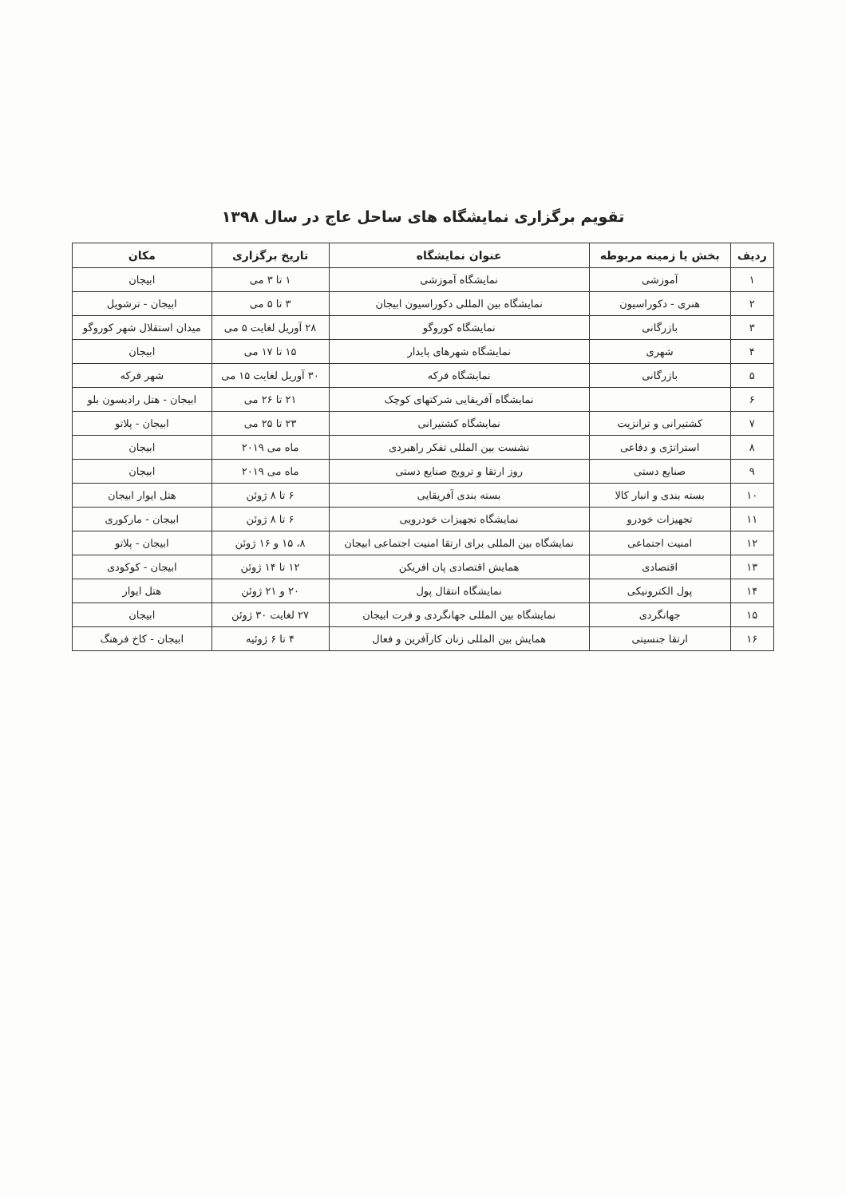تقویم برگزاری نمایشگاه های ساحل عاج در سال ۱۳۹۸
| ردیف | بخش یا زمینه مربوطه | عنوان نمایشگاه | تاریخ برگزاری | مکان |
| --- | --- | --- | --- | --- |
| ۱ | آموزشی | نمایشگاه آموزشی | ۱ تا ۳ می | ابیجان |
| ۲ | هنری - دکوراسیون | نمایشگاه بین المللی دکوراسیون ابیجان | ۳ تا ۵ می | ابیجان - ترشویل |
| ۳ | بازرگانی | نمایشگاه کوروگو | ۲۸ آوریل لغایت ۵ می | میدان استقلال شهر کوروگو |
| ۴ | شهری | نمایشگاه شهرهای پایدار | ۱۵ تا ۱۷ می | ابیجان |
| ۵ | بازرگانی | نمایشگاه فرکه | ۳۰ آوریل لغایت ۱۵ می | شهر فرکه |
| ۶ | | نمایشگاه آفریقایی شرکتهای کوچک | ۲۱ تا ۲۶ می | ابیجان - هتل رادیسون بلو |
| ۷ | کشتیرانی و ترانزیت | نمایشگاه کشتیرانی | ۲۳ تا ۲۵ می | ابیجان - پلاتو |
| ۸ | استراتژی و دفاعی | نشست بین المللی تفکر راهبردی | ماه می ۲۰۱۹ | ابیجان |
| ۹ | صنایع دستی | روز ارتقا و ترویج صنایع دستی | ماه می ۲۰۱۹ | ابیجان |
| ۱۰ | بسته بندی و انبار کالا | بسته بندی آفریقایی | ۶ تا ۸ ژوئن | هتل ایوار ابیجان |
| ۱۱ | تجهیزات خودرو | نمایشگاه تجهیزات خودرویی | ۶ تا ۸ ژوئن | ابیجان - مارکوری |
| ۱۲ | امنیت اجتماعی | نمایشگاه بین المللی برای ارتقا امنیت اجتماعی ابیجان | ۸، ۱۵ و ۱۶ ژوئن | ابیجان - پلاتو |
| ۱۳ | اقتصادی | همایش اقتصادی پان افریکن | ۱۲ تا ۱۴ ژوئن | ابیجان - کوکودی |
| ۱۴ | پول الکترونیکی | نمایشگاه انتقال پول | ۲۰ و ۲۱ ژوئن | هتل ایوار |
| ۱۵ | جهانگردی | نمایشگاه بین المللی جهانگردی و فرت ابیجان | ۲۷ لغایت ۳۰ ژوئن | ابیجان |
| ۱۶ | ارتقا جنسیتی | همایش بین المللی زنان کارآفرین و فعال | ۴ تا ۶ ژوئیه | ابیجان - کاخ فرهنگ |